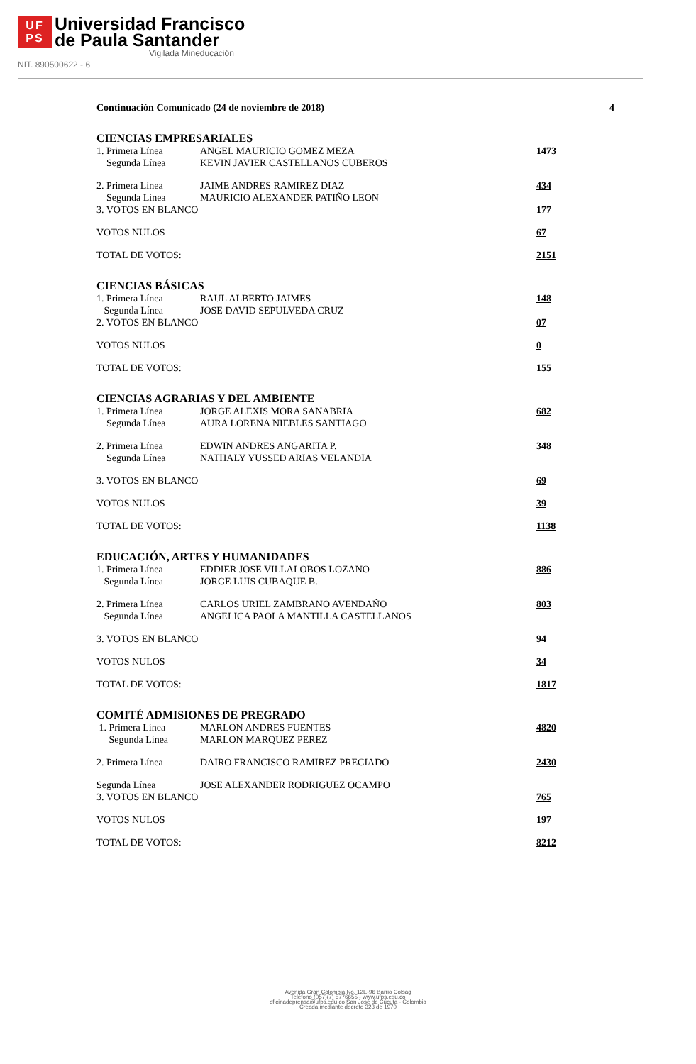UF
PS
Universidad Francisco
de Paula Santander
Vigilada Mineducación
NIT. 890500622 - 6
Continuación Comunicado (24 de noviembre de 2018) 4
CIENCIAS EMPRESARIALES
| 1. Primera Línea | ANGEL MAURICIO GOMEZ MEZA | 1473 |
| Segunda Línea | KEVIN JAVIER CASTELLANOS CUBEROS | |
| 2. Primera Línea | JAIME ANDRES RAMIREZ DIAZ | 434 |
| Segunda Línea | MAURICIO ALEXANDER PATIÑO LEON | |
| 3. VOTOS EN BLANCO | | 177 |
| VOTOS NULOS | | 67 |
| TOTAL DE VOTOS: | | 2151 |
CIENCIAS BÁSICAS
| 1. Primera Línea | RAUL ALBERTO JAIMES | 148 |
| Segunda Línea | JOSE DAVID SEPULVEDA CRUZ | |
| 2. VOTOS EN BLANCO | | 07 |
| VOTOS NULOS | | 0 |
| TOTAL DE VOTOS: | | 155 |
CIENCIAS AGRARIAS Y DEL AMBIENTE
| 1. Primera Línea | JORGE ALEXIS MORA SANABRIA | 682 |
| Segunda Línea | AURA LORENA NIEBLES SANTIAGO | |
| 2. Primera Línea | EDWIN ANDRES ANGARITA P. | 348 |
| Segunda Línea | NATHALY YUSSED ARIAS VELANDIA | |
| 3. VOTOS EN BLANCO | | 69 |
| VOTOS NULOS | | 39 |
| TOTAL DE VOTOS: | | 1138 |
EDUCACIÓN, ARTES Y HUMANIDADES
| 1. Primera Línea | EDDIER JOSE VILLALOBOS LOZANO | 886 |
| Segunda Línea | JORGE LUIS CUBAQUE B. | |
| 2. Primera Línea | CARLOS URIEL ZAMBRANO AVENDAÑO | 803 |
| Segunda Línea | ANGELICA PAOLA MANTILLA CASTELLANOS | |
| 3. VOTOS EN BLANCO | | 94 |
| VOTOS NULOS | | 34 |
| TOTAL DE VOTOS: | | 1817 |
COMITÉ ADMISIONES DE PREGRADO
| 1. Primera Línea | MARLON ANDRES FUENTES | 4820 |
| Segunda Línea | MARLON MARQUEZ PEREZ | |
| 2. Primera Línea | DAIRO FRANCISCO RAMIREZ PRECIADO | 2430 |
| Segunda Línea | JOSE ALEXANDER RODRIGUEZ OCAMPO | |
| 3. VOTOS EN BLANCO | | 765 |
| VOTOS NULOS | | 197 |
| TOTAL DE VOTOS: | | 8212 |
Avenida Gran Colombia No. 12E-96 Barrio Colsag
Teléfono (057)(7) 5776655 - www.ufps.edu.co
oficinadeprensa@ufps.edu.co San José de Cúcuta - Colombia
Creada mediante decreto 323 de 1970